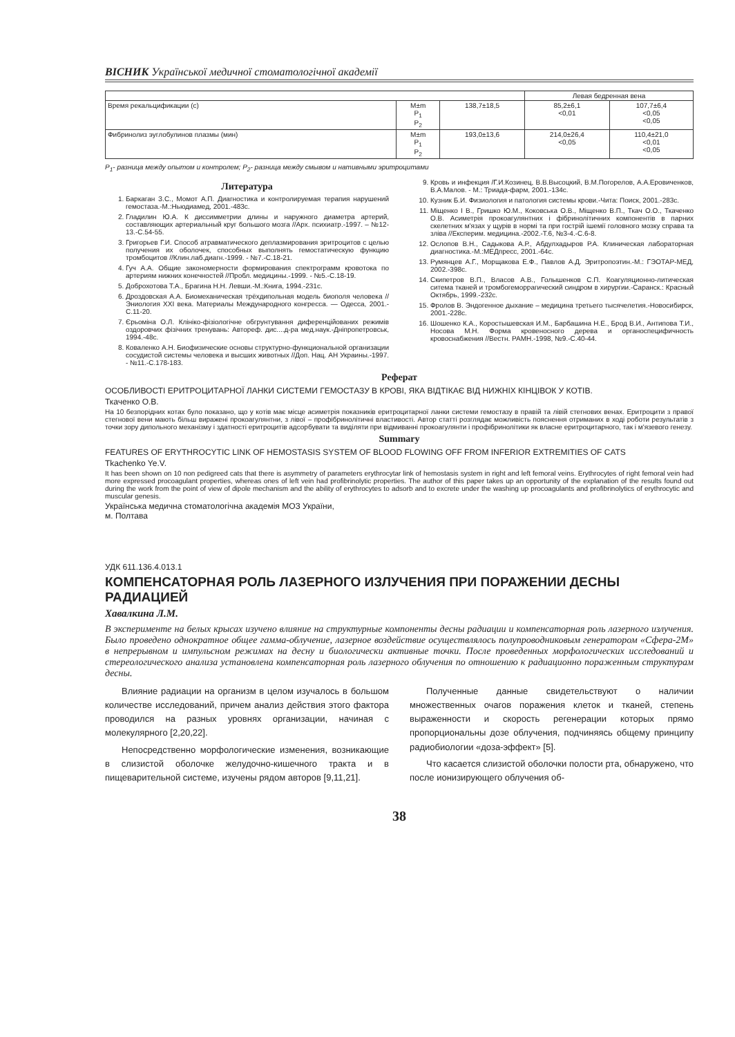ВІСНИК Української медичної стоматологічної академії
| | | | Левая бедренная вена | |
| --- | --- | --- | --- | --- |
| Время рекальцификации (с) | M±m P<sub>1</sub> P<sub>2</sub> | 138,7±18,5 | 85,2±6,1 <0,01 | 107,7±6,4 <0,05 <0,05 |
| Фибринолиз эуглобулинов плазмы (мин) | M±m P<sub>1</sub> P<sub>2</sub> | 193,0±13,6 | 214,0±26,4 <0,05 | 110,4±21,0 <0,01 <0,05 |
P<sub>1</sub>- разница между опытом и контролем; P<sub>2</sub>- разница между смывом и нативными эритроцитами
Литература
1. Баркаган З.С., Момот А.П. Диагностика и контролируемая терапия нарушений гемостаза.-М.:Ньюдиамед, 2001.-483с.
2. Гладилин Ю.А. К диссимметрии длины и наружного диаметра артерий, составляющих артериальный круг большого мозга //Арх. психиатр.-1997. – №12-13.-С.54-55.
3. Григорьев Г.И. Способ атравматического деплазмирования эритроцитов с целью получения их оболочек, способных выполнять гемостатическую функцию тромбоцитов //Клин.лаб.диагн.-1999. - №7.-С.18-21.
4. Гуч А.А. Общие закономерности формирования спектрограмм кровотока по артериям нижних конечностей //Пробл. медицины.-1999. - №5.-С.18-19.
5. Доброхотова Т.А., Брагина Н.Н. Левши.-М.:Книга, 1994.-231с.
6. Дроздовская А.А. Биомеханическая трёхдипольная модель биополя человека //Эниология XXI века. Материалы Международного конгресса. — Одесса, 2001.-С.11-20.
7. Єрьоміна О.Л. Клініко-фізіологічне обгрунтування диференційованих режимів оздоровчих фізічних тренувань: Автореф. дис....д-ра мед.наук.-Дніпропетровськ, 1994.-48с.
8. Коваленко А.Н. Биофизические основы структурно-функциональной организации сосудистой системы человека и высших животных //Доп. Нац. АН Украины.-1997. - №11.-С.178-183.
9. Кровь и инфекция /Г.И.Козинец, В.В.Высоцкий, В.М.Погорелов, А.А.Еровиченков, В.А.Малов. - М.: Триада-фарм, 2001.-134с.
10. Кузник Б.И. Физиология и патология системы крови.-Чита: Поиск, 2001.-283с.
11. Міщенко І В., Гришко Ю.М., Коковська О.В., Міщенко В.П., Ткач О.О., Ткаченко О.В. Асиметрія прокоагулянтних і фібринолітичних компонентів в парних скелетних м'язах у щурів в нормі та при гострій ішемії головного мозку справа та зліва //Експерим. медицина.-2002.-Т.6, №3-4.-С.6-8.
12. Ослопов В.Н., Садыкова А.Р., Абдулхадыров Р.А. Клиническая лабораторная диагностика.-М.:МЕДпресс, 2001.-64с.
13. Румянцев А.Г., Морщакова Е.Ф., Павлов А.Д. Эритропоэтин.-М.: ГЭОТАР-МЕД, 2002.-398с.
14. Скипетров В.П., Власов А.В., Голышенков С.П. Коагуляционно-литическая ситема тканей и тромбогеморрагический синдром в хирургии.-Саранск.: Красный Октябрь, 1999.-232с.
15. Фролов В. Эндогенное дыхание – медицина третьего тысячелетия.-Новосибирск, 2001.-228с.
16. Шошенко К.А., Коростышевская И.М., Барбашина Н.Е., Брод В.И., Антипова Т.И., Носова М.Н. Форма кровеносного дерева и органоспецифичность кровоснабжения //Вестн. РАМН.-1998, №9.-С.40-44.
Реферат
ОСОБЛИВОСТІ ЕРИТРОЦИТАРНОЇ ЛАНКИ СИСТЕМИ ГЕМОСТАЗУ В КРОВІ, ЯКА ВІДТІКАЄ ВІД НИЖНІХ КІНЦІВОК У КОТІВ.
Ткаченко О.В.
На 10 безпорідних котах було показано, що у котів має місце асиметрія показників еритроцитарної ланки системи гемостазу в правій та лівій стегнових венах. Еритроцити з правої стегнової вени мають більш виражені прокоагулянтни, з лівої – профібринолітичні властивості. Автор статті розглядає можливість пояснення отриманих в ході роботи результатів з точки зору дипольного механізму і здатності еритроцитів адсорбувати та виділяти при відмиванні прокоагулянти і профібринолітики як власне еритроцитарного, так і м'язевого генезу.
Summary
FEATURES OF ERYTHROCYTIC LINK OF HEMOSTASIS SYSTEM OF BLOOD FLOWING OFF FROM INFERIOR EXTREMITIES OF CATS
Tkachenko Ye.V.
It has been shown on 10 non pedigreed cats that there is asymmetry of parameters erythrocytar link of hemostasis system in right and left femoral veins. Erythrocytes of right femoral vein had more expressed procoagulant properties, whereas ones of left vein had profibrinolytic properties. The author of this paper takes up an opportunity of the explanation of the results found out during the work from the point of view of dipole mechanism and the ability of erythrocytes to adsorb and to excrete under the washing up procoagulants and profibrinolytics of erythrocytic and muscular genesis.
Українська медична стоматологічна академія МОЗ України,
м. Полтава
УДК 611.136.4.013.1
КОМПЕНСАТОРНАЯ РОЛЬ ЛАЗЕРНОГО ИЗЛУЧЕНИЯ ПРИ ПОРАЖЕНИИ ДЕСНЫ РАДИАЦИЕЙ
Хавалкина Л.М.
В эксперименте на белых крысах изучено влияние на структурные компоненты десны радиации и компенсаторная роль лазерного излучения. Было проведено однократное общее гамма-облучение, лазерное воздействие осуществлялось полупроводниковым генератором «Сфера-2М» в непрерывном и импульсном режимах на десну и биологически активные точки. После проведенных морфологических исследований и стереологического анализа установлена компенсаторная роль лазерного облучения по отношению к радиационно пораженным структурам десны.
Влияние радиации на организм в целом изучалось в большом количестве исследований, причем анализ действия этого фактора проводился на разных уровнях организации, начиная с молекулярного [2,20,22].
Непосредственно морфологические изменения, возникающие в слизистой оболочке желудочно-кишечного тракта и в пищеварительной системе, изучены рядом авторов [9,11,21].
Полученные данные свидетельствуют о наличии множественных очагов поражения клеток и тканей, степень выраженности и скорость регенерации которых прямо пропорциональны дозе облучения, подчиняясь общему принципу радиобиологии «доза-эффект» [5].
Что касается слизистой оболочки полости рта, обнаружено, что после ионизирующего облучения об-
38